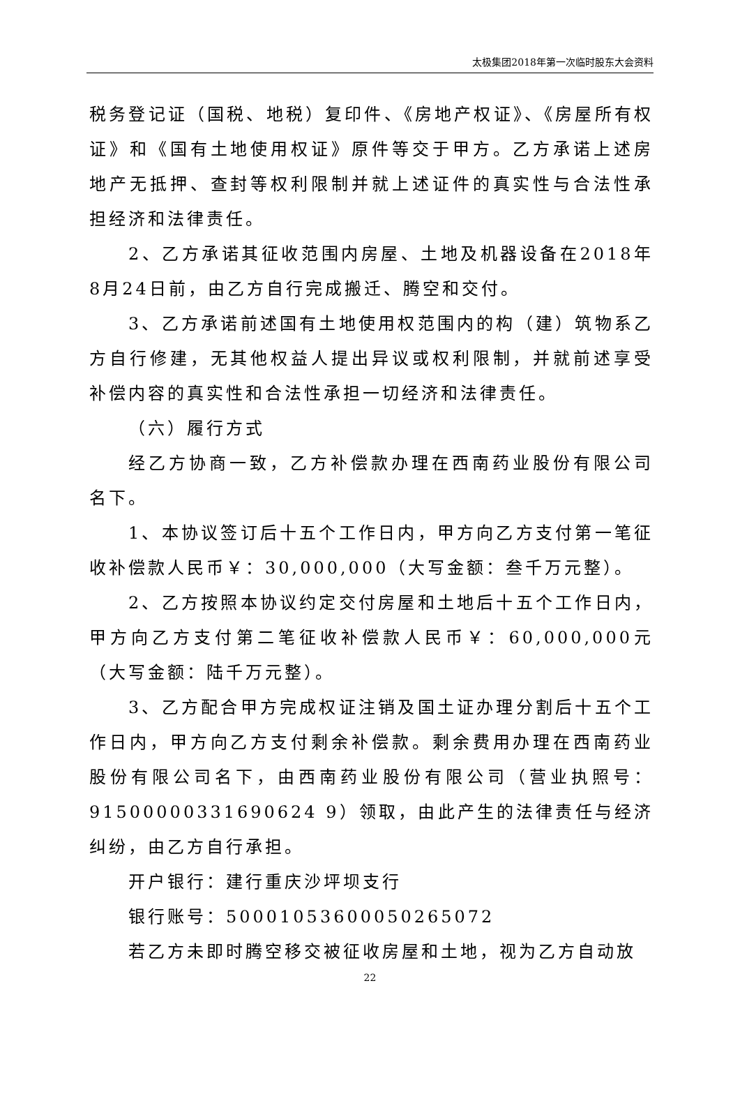太极集团2018年第一次临时股东大会资料
税务登记证（国税、地税）复印件、《房地产权证》、《房屋所有权证》和《国有土地使用权证》原件等交于甲方。乙方承诺上述房地产无抵押、查封等权利限制并就上述证件的真实性与合法性承担经济和法律责任。
2、乙方承诺其征收范围内房屋、土地及机器设备在2018年8月24日前，由乙方自行完成搬迁、腾空和交付。
3、乙方承诺前述国有土地使用权范围内的构（建）筑物系乙方自行修建，无其他权益人提出异议或权利限制，并就前述享受补偿内容的真实性和合法性承担一切经济和法律责任。
（六）履行方式
经乙方协商一致，乙方补偿款办理在西南药业股份有限公司名下。
1、本协议签订后十五个工作日内，甲方向乙方支付第一笔征收补偿款人民币￥：30,000,000（大写金额：叁千万元整）。
2、乙方按照本协议约定交付房屋和土地后十五个工作日内，甲方向乙方支付第二笔征收补偿款人民币￥：60,000,000元（大写金额：陆千万元整）。
3、乙方配合甲方完成权证注销及国土证办理分割后十五个工作日内，甲方向乙方支付剩余补偿款。剩余费用办理在西南药业股份有限公司名下，由西南药业股份有限公司（营业执照号：91500000331690624 9）领取，由此产生的法律责任与经济纠纷，由乙方自行承担。
开户银行：建行重庆沙坪坝支行
银行账号：50001053600050265072
若乙方未即时腾空移交被征收房屋和土地，视为乙方自动放
22